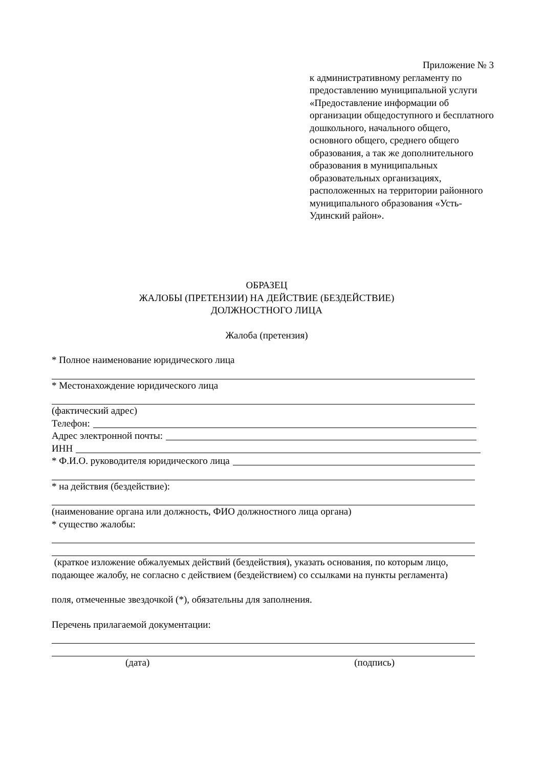Приложение № 3
к административному регламенту по предоставлению муниципальной услуги «Предоставление информации об организации общедоступного и бесплатного дошкольного, начального общего, основного общего, среднего общего образования, а так же дополнительного образования в муниципальных образовательных организациях, расположенных на территории районного муниципального образования «Усть-Удинский район».
ОБРАЗЕЦ
ЖАЛОБЫ (ПРЕТЕНЗИИ) НА ДЕЙСТВИЕ (БЕЗДЕЙСТВИЕ)
ДОЛЖНОСТНОГО ЛИЦА
Жалоба (претензия)
* Полное наименование юридического лица
* Местонахождение юридического лица
(фактический адрес)
Телефон:
Адрес электронной почты:
ИНН
* Ф.И.О. руководителя юридического лица
* на действия (бездействие):
(наименование органа или должность, ФИО должностного лица органа)
* существо жалобы:
(краткое изложение обжалуемых действий (бездействия), указать основания, по которым лицо, подающее жалобу, не согласно с действием (бездействием) со ссылками на пункты регламента)
поля, отмеченные звездочкой (*), обязательны для заполнения.
Перечень прилагаемой документации:
(дата) (подпись)